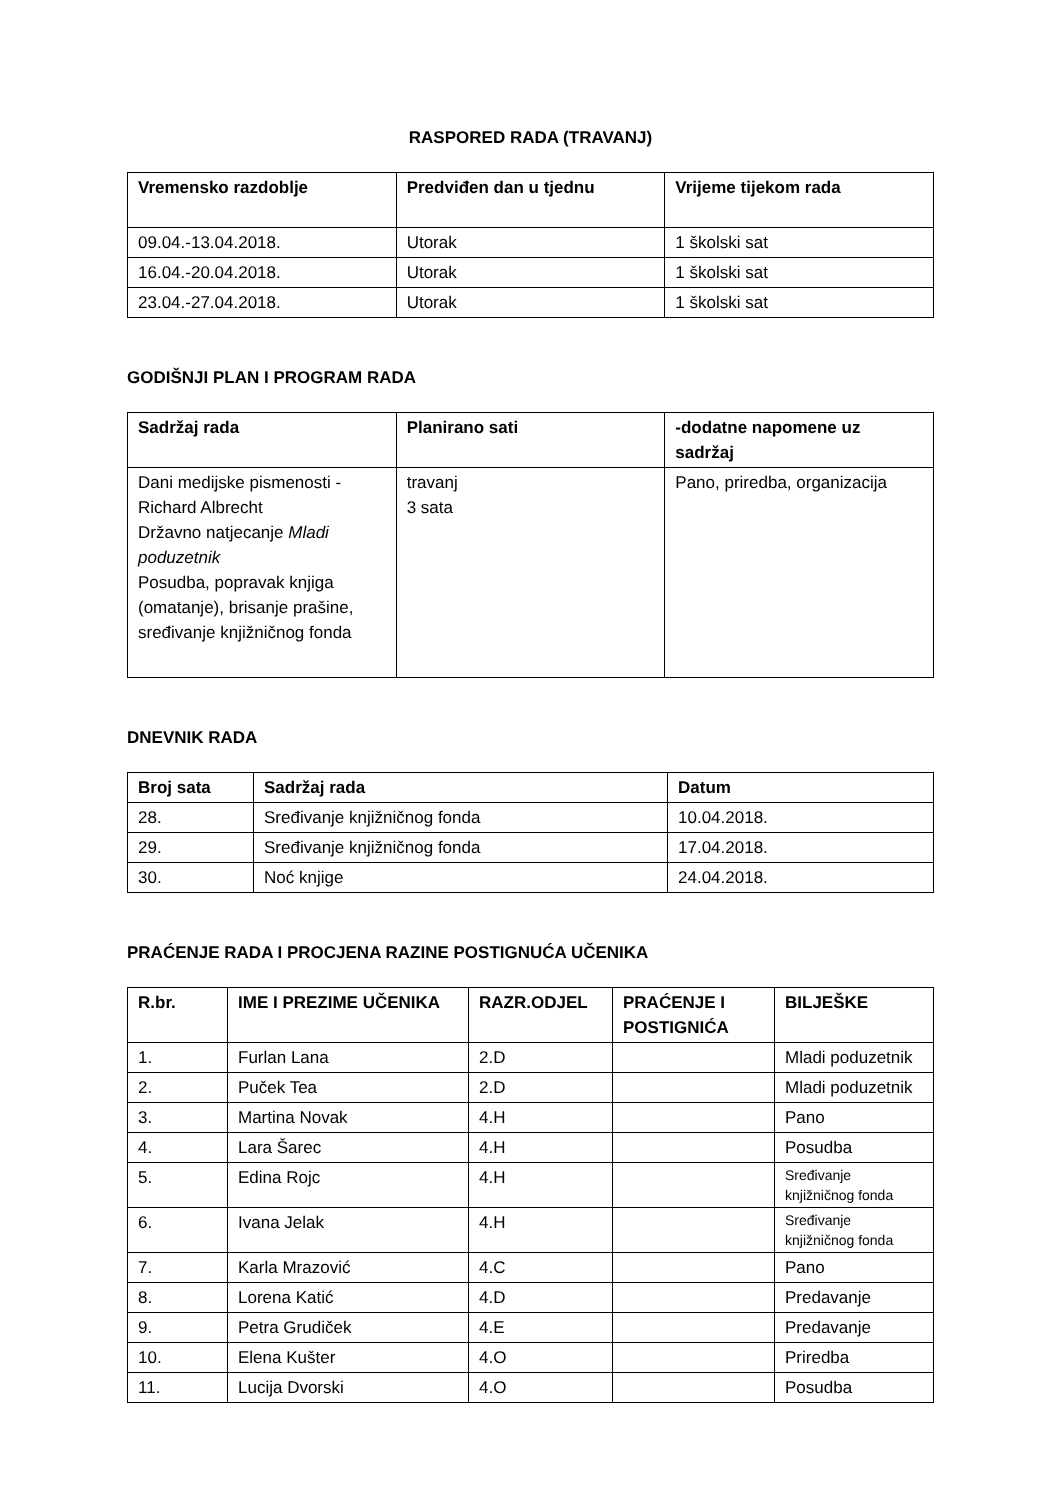RASPORED RADA (TRAVANJ)
| Vremensko razdoblje | Predviđen dan u tjednu | Vrijeme tijekom rada |
| --- | --- | --- |
| 09.04.-13.04.2018. | Utorak | 1 školski sat |
| 16.04.-20.04.2018. | Utorak | 1 školski sat |
| 23.04.-27.04.2018. | Utorak | 1 školski sat |
GODIŠNJI PLAN I PROGRAM RADA
| Sadržaj rada | Planirano sati | -dodatne napomene uz sadržaj |
| --- | --- | --- |
| Dani medijske pismenosti - Richard Albrecht Državno natjecanje Mladi poduzetnik Posudba, popravak knjiga (omatanje), brisanje prašine, sređivanje knjižničnog fonda | travanj 3 sata | Pano, priredba, organizacija |
DNEVNIK RADA
| Broj sata | Sadržaj rada | Datum |
| --- | --- | --- |
| 28. | Sređivanje knjižničnog fonda | 10.04.2018. |
| 29. | Sređivanje knjižničnog fonda | 17.04.2018. |
| 30. | Noć knjige | 24.04.2018. |
PRAĆENJE RADA I PROCJENA RAZINE POSTIGNUĆA UČENIKA
| R.br. | IME I PREZIME UČENIKA | RAZR.ODJEL | PRAĆENJE I POSTIGNIĆA | BILJEŠKE |
| --- | --- | --- | --- | --- |
| 1. | Furlan Lana | 2.D | | Mladi poduzetnik |
| 2. | Puček Tea | 2.D | | Mladi poduzetnik |
| 3. | Martina Novak | 4.H | | Pano |
| 4. | Lara Šarec | 4.H | | Posudba |
| 5. | Edina Rojc | 4.H | | Sređivanje knjižničnog fonda |
| 6. | Ivana Jelak | 4.H | | Sređivanje knjižničnog fonda |
| 7. | Karla Mrazović | 4.C | | Pano |
| 8. | Lorena Katić | 4.D | | Predavanje |
| 9. | Petra Grudiček | 4.E | | Predavanje |
| 10. | Elena Kušter | 4.O | | Priredba |
| 11. | Lucija Dvorski | 4.O | | Posudba |